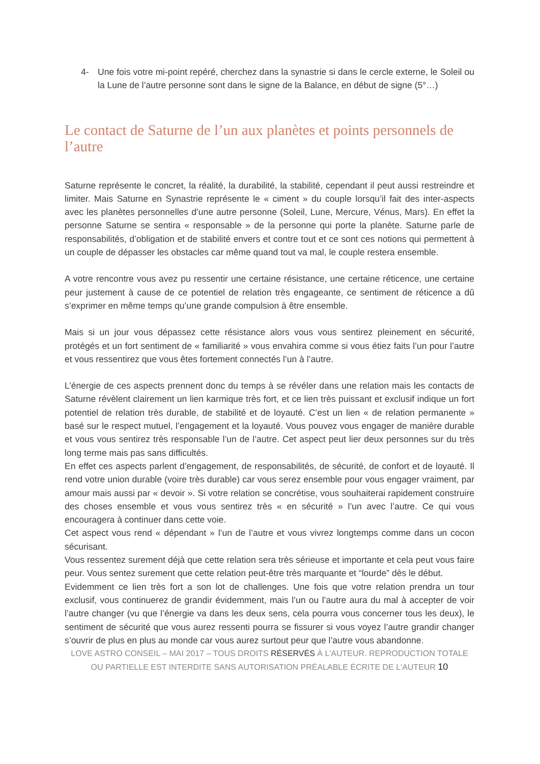4- Une fois votre mi-point repéré, cherchez dans la synastrie si dans le cercle externe, le Soleil ou la Lune de l’autre personne sont dans le signe de la Balance, en début de signe (5°…)
Le contact de Saturne de l’un aux planètes et points personnels de l’autre
Saturne représente le concret, la réalité, la durabilité, la stabilité, cependant il peut aussi restreindre et limiter. Mais Saturne en Synastrie représente le « ciment » du couple lorsqu’il fait des inter-aspects avec les planètes personnelles d’une autre personne (Soleil, Lune, Mercure, Vénus, Mars). En effet la personne Saturne se sentira « responsable » de la personne qui porte la planète. Saturne parle de responsabilités, d’obligation et de stabilité envers et contre tout et ce sont ces notions qui permettent à un couple de dépasser les obstacles car même quand tout va mal, le couple restera ensemble.
A votre rencontre vous avez pu ressentir une certaine résistance, une certaine réticence, une certaine peur justement à cause de ce potentiel de relation très engageante, ce sentiment de réticence a dû s’exprimer en même temps qu’une grande compulsion à être ensemble.
Mais si un jour vous dépassez cette résistance alors vous vous sentirez pleinement en sécurité, protégés et un fort sentiment de « familiarité » vous envahira comme si vous étiez faits l’un pour l’autre et vous ressentirez que vous êtes fortement connectés l’un à l’autre.
L’énergie de ces aspects prennent donc du temps à se révéler dans une relation mais les contacts de Saturne révèlent clairement un lien karmique très fort, et ce lien très puissant et exclusif indique un fort potentiel de relation très durable, de stabilité et de loyauté. C’est un lien « de relation permanente » basé sur le respect mutuel, l’engagement et la loyauté. Vous pouvez vous engager de manière durable et vous vous sentirez très responsable l’un de l’autre. Cet aspect peut lier deux personnes sur du très long terme mais pas sans difficultés.
En effet ces aspects parlent d’engagement, de responsabilités, de sécurité, de confort et de loyauté. Il rend votre union durable (voire très durable) car vous serez ensemble pour vous engager vraiment, par amour mais aussi par « devoir ». Si votre relation se concrétise, vous souhaiterai rapidement construire des choses ensemble et vous vous sentirez très « en sécurité » l’un avec l’autre. Ce qui vous encouragera à continuer dans cette voie.
Cet aspect vous rend « dépendant » l’un de l’autre et vous vivrez longtemps comme dans un cocon sécurisant.
Vous ressentez surement déjà que cette relation sera très sérieuse et importante et cela peut vous faire peur. Vous sentez surement que cette relation peut-être très marquante et “lourde” dès le début.
Evidemment ce lien très fort a son lot de challenges. Une fois que votre relation prendra un tour exclusif, vous continuerez de grandir évidemment, mais l’un ou l’autre aura du mal à accepter de voir l’autre changer (vu que l’énergie va dans les deux sens, cela pourra vous concerner tous les deux), le sentiment de sécurité que vous aurez ressenti pourra se fissurer si vous voyez l’autre grandir changer s’ouvrir de plus en plus au monde car vous aurez surtout peur que l’autre vous abandonne.
LOVE ASTRO CONSEIL – MAI 2017 – TOUS DROITS RÉSERVÉS À L'AUTEUR. REPRODUCTION TOTALE OU PARTIELLE EST INTERDITE SANS AUTORISATION PRÉALABLE ÉCRITE DE L'AUTEUR 10